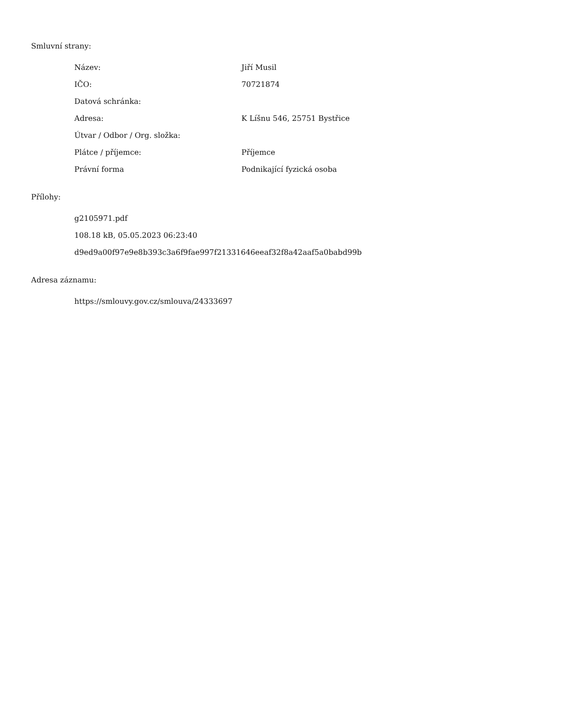Smluvní strany:
| Název: | Jiří Musil |
| IČO: | 70721874 |
| Datová schránka: | |
| Adresa: | K Líšnu 546, 25751 Bystřice |
| Útvar / Odbor / Org. složka: | |
| Plátce / příjemce: | Příjemce |
| Právní forma | Podnikající fyzická osoba |
Přílohy:
g2105971.pdf
108.18 kB, 05.05.2023 06:23:40
d9ed9a00f97e9e8b393c3a6f9fae997f21331646eeaf32f8a42aaf5a0babd99b
Adresa záznamu:
https://smlouvy.gov.cz/smlouva/24333697